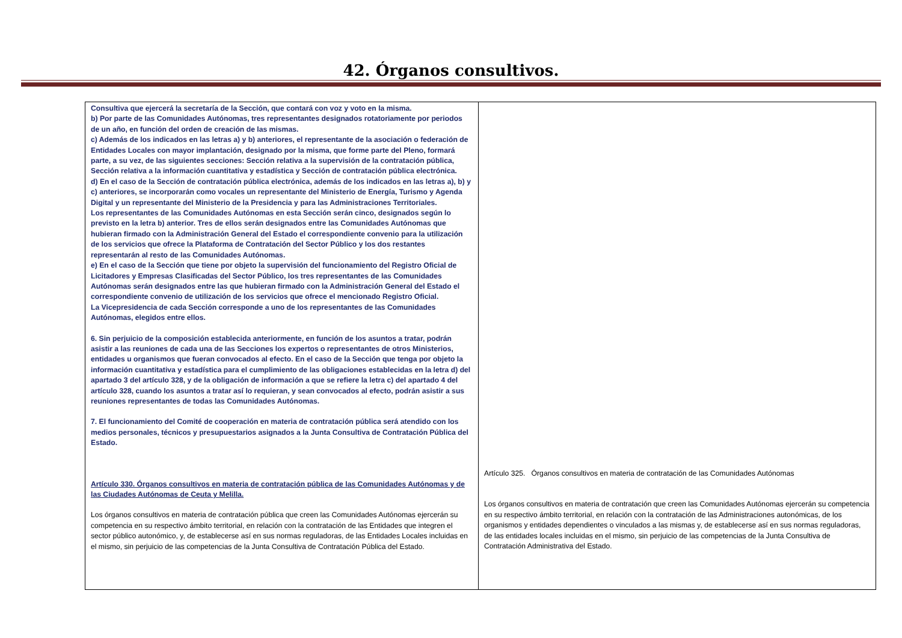42. Órganos consultivos.
| Consultiva que ejercerá la secretaría de la Sección, que contará con voz y voto en la misma. b) Por parte de las Comunidades Autónomas, tres representantes designados rotatoriamente por periodos de un año, en función del orden de creación de las mismas. c) Además de los indicados en las letras a) y b) anteriores, el representante de la asociación o federación de Entidades Locales con mayor implantación, designado por la misma, que forme parte del Pleno, formará parte, a su vez, de las siguientes secciones: Sección relativa a la supervisión de la contratación pública, Sección relativa a la información cuantitativa y estadística y Sección de contratación pública electrónica. d) En el caso de la Sección de contratación pública electrónica, además de los indicados en las letras a), b) y c) anteriores, se incorporarán como vocales un representante del Ministerio de Energía, Turismo y Agenda Digital y un representante del Ministerio de la Presidencia y para las Administraciones Territoriales. Los representantes de las Comunidades Autónomas en esta Sección serán cinco, designados según lo previsto en la letra b) anterior. Tres de ellos serán designados entre las Comunidades Autónomas que hubieran firmado con la Administración General del Estado el correspondiente convenio para la utilización de los servicios que ofrece la Plataforma de Contratación del Sector Público y los dos restantes representarán al resto de las Comunidades Autónomas. e) En el caso de la Sección que tiene por objeto la supervisión del funcionamiento del Registro Oficial de Licitadores y Empresas Clasificadas del Sector Público, los tres representantes de las Comunidades Autónomas serán designados entre las que hubieran firmado con la Administración General del Estado el correspondiente convenio de utilización de los servicios que ofrece el mencionado Registro Oficial. La Vicepresidencia de cada Sección corresponde a uno de los representantes de las Comunidades Autónomas, elegidos entre ellos. 6. Sin perjuicio de la composición establecida anteriormente, en función de los asuntos a tratar, podrán asistir a las reuniones de cada una de las Secciones los expertos o representantes de otros Ministerios, entidades u organismos que fueran convocados al efecto. En el caso de la Sección que tenga por objeto la información cuantitativa y estadística para el cumplimiento de las obligaciones establecidas en la letra d) del apartado 3 del artículo 328, y de la obligación de información a que se refiere la letra c) del apartado 4 del artículo 328, cuando los asuntos a tratar así lo requieran, y sean convocados al efecto, podrán asistir a sus reuniones representantes de todas las Comunidades Autónomas. 7. El funcionamiento del Comité de cooperación en materia de contratación pública será atendido con los medios personales, técnicos y presupuestarios asignados a la Junta Consultiva de Contratación Pública del Estado. Artículo 330. Órganos consultivos en materia de contratación pública de las Comunidades Autónomas y de las Ciudades Autónomas de Ceuta y Melilla. Los órganos consultivos en materia de contratación pública que creen las Comunidades Autónomas ejercerán su competencia en su respectivo ámbito territorial, en relación con la contratación de las Entidades que integren el sector público autonómico, y, de establecerse así en sus normas reguladoras, de las Entidades Locales incluidas en el mismo, sin perjuicio de las competencias de la Junta Consultiva de Contratación Pública del Estado. | Artículo 325. Órganos consultivos en materia de contratación de las Comunidades Autónomas Los órganos consultivos en materia de contratación que creen las Comunidades Autónomas ejercerán su competencia en su respectivo ámbito territorial, en relación con la contratación de las Administraciones autonómicas, de los organismos y entidades dependientes o vinculados a las mismas y, de establecerse así en sus normas reguladoras, de las entidades locales incluidas en el mismo, sin perjuicio de las competencias de la Junta Consultiva de Contratación Administrativa del Estado. |